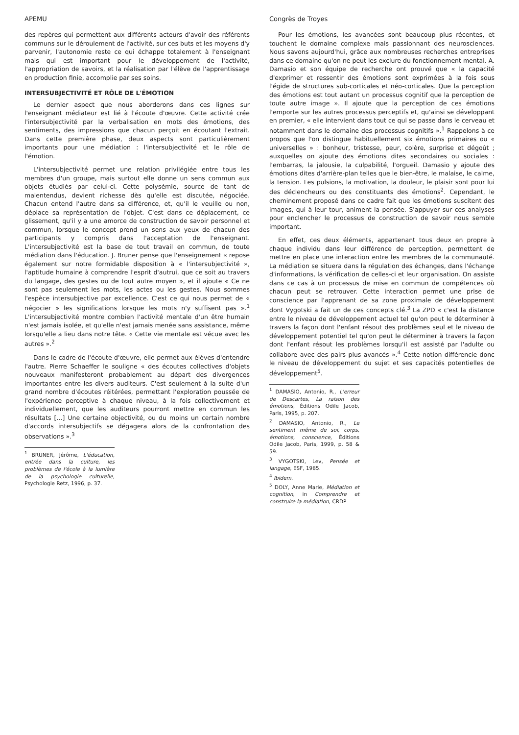APEMU
des repères qui permettent aux différents acteurs d'avoir des référents communs sur le déroulement de l'activité, sur ces buts et les moyens d'y parvenir, l'autonomie reste ce qui échappe totalement à l'enseignant mais qui est important pour le développement de l'activité, l'appropriation de savoirs, et la réalisation par l'élève de l'apprentissage en production finie, accomplie par ses soins.
INTERSUBJECTIVITÉ ET RÔLE DE L'ÉMOTION
Le dernier aspect que nous aborderons dans ces lignes sur l'enseignant médiateur est lié à l'écoute d'œuvre. Cette activité crée l'intersubjectivité par la verbalisation en mots des émotions, des sentiments, des impressions que chacun perçoit en écoutant l'extrait. Dans cette première phase, deux aspects sont particulièrement importants pour une médiation : l'intersubjectivité et le rôle de l'émotion.
L'intersubjectivité permet une relation privilégiée entre tous les membres d'un groupe, mais surtout elle donne un sens commun aux objets étudiés par celui-ci. Cette polysémie, source de tant de malentendus, devient richesse dès qu'elle est discutée, négociée. Chacun entend l'autre dans sa différence, et, qu'il le veuille ou non, déplace sa représentation de l'objet. C'est dans ce déplacement, ce glissement, qu'il y a une amorce de construction de savoir personnel et commun, lorsque le concept prend un sens aux yeux de chacun des participants y compris dans l'acceptation de l'enseignant. L'intersubjectivité est la base de tout travail en commun, de toute médiation dans l'éducation. J. Bruner pense que l'enseignement « repose également sur notre formidable disposition à « l'intersubjectivité », l'aptitude humaine à comprendre l'esprit d'autrui, que ce soit au travers du langage, des gestes ou de tout autre moyen », et il ajoute « Ce ne sont pas seulement les mots, les actes ou les gestes. Nous sommes l'espèce intersubjective par excellence. C'est ce qui nous permet de « négocier » les significations lorsque les mots n'y suffisent pas ».<sup>1</sup> L'intersubjectivité montre combien l'activité mentale d'un être humain n'est jamais isolée, et qu'elle n'est jamais menée sans assistance, même lorsqu'elle a lieu dans notre tête. « Cette vie mentale est vécue avec les autres ».<sup>2</sup>
Dans le cadre de l'écoute d'œuvre, elle permet aux élèves d'entendre l'autre. Pierre Schaeffer le souligne « des écoutes collectives d'objets nouveaux manifesteront probablement au départ des divergences importantes entre les divers auditeurs. C'est seulement à la suite d'un grand nombre d'écoutes réitérées, permettant l'exploration poussée de l'expérience perceptive à chaque niveau, à la fois collectivement et individuellement, que les auditeurs pourront mettre en commun les résultats [...] Une certaine objectivité, ou du moins un certain nombre d'accords intersubjectifs se dégagera alors de la confrontation des observations ».<sup>3</sup>
<sup>1</sup> BRUNER, Jérôme, L'éducation, entrée dans la culture, les problèmes de l'école à la lumière de la psychologie culturelle, Psychologie Retz, 1996, p. 37.
Congrès de Troyes
Pour les émotions, les avancées sont beaucoup plus récentes, et touchent le domaine complexe mais passionnant des neurosciences. Nous savons aujourd'hui, grâce aux nombreuses recherches entreprises dans ce domaine qu'on ne peut les exclure du fonctionnement mental. A. Damasio et son équipe de recherche ont prouvé que « la capacité d'exprimer et ressentir des émotions sont exprimées à la fois sous l'égide de structures sub-corticales et néo-corticales. Que la perception des émotions est tout autant un processus cognitif que la perception de toute autre image ». Il ajoute que la perception de ces émotions l'emporte sur les autres processus perceptifs et, qu'ainsi se développant en premier, « elle intervient dans tout ce qui se passe dans le cerveau et notamment dans le domaine des processus cognitifs ».<sup>1</sup> Rappelons à ce propos que l'on distingue habituellement six émotions primaires ou « universelles » : bonheur, tristesse, peur, colère, surprise et dégoût ; auxquelles on ajoute des émotions dites secondaires ou sociales : l'embarras, la jalousie, la culpabilité, l'orgueil. Damasio y ajoute des émotions dites d'arrière-plan telles que le bien-être, le malaise, le calme, la tension. Les pulsions, la motivation, la douleur, le plaisir sont pour lui des déclencheurs ou des constituants des émotions<sup>2</sup>. Cependant, le cheminement proposé dans ce cadre fait que les émotions suscitent des images, qui à leur tour, animent la pensée. S'appuyer sur ces analyses pour enclencher le processus de construction de savoir nous semble important.
En effet, ces deux éléments, appartenant tous deux en propre à chaque individu dans leur différence de perception, permettent de mettre en place une interaction entre les membres de la communauté. La médiation se situera dans la régulation des échanges, dans l'échange d'informations, la vérification de celles-ci et leur organisation. On assiste dans ce cas à un processus de mise en commun de compétences où chacun peut se retrouver. Cette interaction permet une prise de conscience par l'apprenant de sa zone proximale de développement dont Vygotski a fait un de ces concepts clé.<sup>3</sup> La ZPD « c'est la distance entre le niveau de développement actuel tel qu'on peut le déterminer à travers la façon dont l'enfant résout des problèmes seul et le niveau de développement potentiel tel qu'on peut le déterminer à travers la façon dont l'enfant résout les problèmes lorsqu'il est assisté par l'adulte ou collabore avec des pairs plus avancés ».<sup>4</sup> Cette notion différencie donc le niveau de développement du sujet et ses capacités potentielles de développement<sup>5</sup>.
<sup>1</sup> DAMASIO, Antonio, R., L'erreur de Descartes, La raison des émotions, Éditions Odile Jacob, Paris, 1995, p. 207.
<sup>2</sup> DAMASIO, Antonio, R., Le sentiment même de soi, corps, émotions, conscience, Éditions Odile Jacob, Paris, 1999, p. 58 & 59.
<sup>3</sup> VYGOTSKI, Lev, Pensée et langage, ESF, 1985.
<sup>4</sup> Ibidem.
<sup>5</sup> DOLY, Anne Marie, Médiation et cognition, in Comprendre et construire la médiation, CRDP